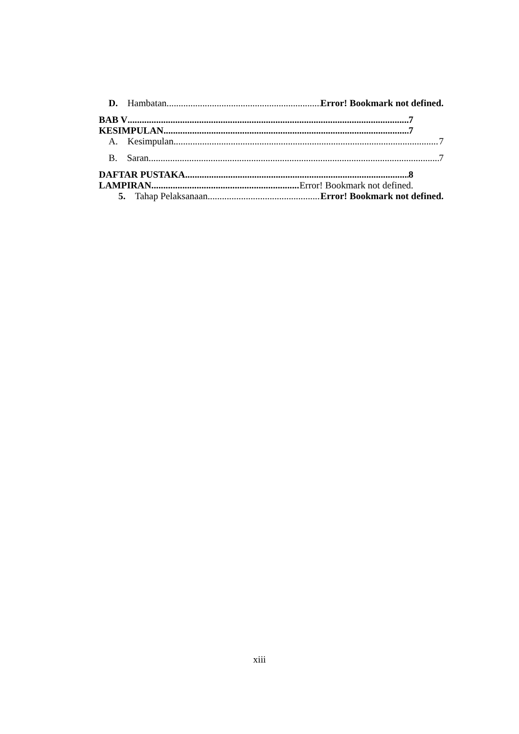D. Hambatan Error! Bookmark not defined.
BAB V 7
KESIMPULAN 7
A. Kesimpulan 7
B. Saran 7
DAFTAR PUSTAKA 8
LAMPIRAN Error! Bookmark not defined.
5. Tahap Pelaksanaan Error! Bookmark not defined.
xiii